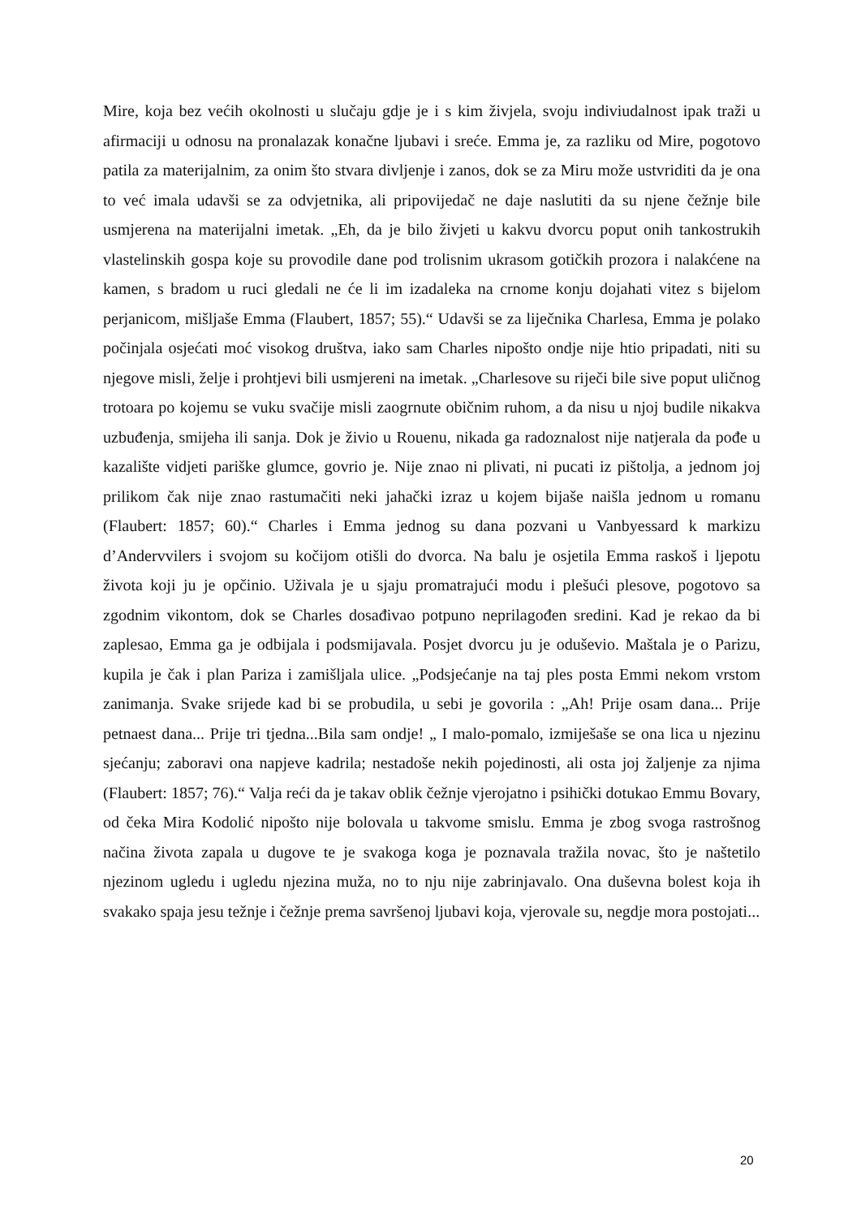Mire, koja bez većih okolnosti u slučaju gdje je i s kim živjela, svoju indiviudalnost ipak traži u afirmaciji u odnosu na pronalazak konačne ljubavi i sreće. Emma je, za razliku od Mire, pogotovo patila za materijalnim, za onim što stvara divljenje i zanos, dok se za Miru može ustvriditi da je ona to već imala udavši se za odvjetnika, ali pripovijedač ne daje naslutiti da su njene čežnje bile usmjerena na materijalni imetak. „Eh, da je bilo živjeti u kakvu dvorcu poput onih tankostrukih vlastelinskih gospa koje su provodile dane pod trolisnim ukrasom gotičkih prozora i nalakćene na kamen, s bradom u ruci gledali ne će li im izadaleka na crnome konju dojahati vitez s bijelom perjanicom, mišljaše Emma (Flaubert, 1857; 55).“ Udavši se za liječnika Charlesa, Emma je polako počinjala osjećati moć visokog društva, iako sam Charles nipošto ondje nije htio pripadati, niti su njegove misli, želje i prohtjevi bili usmjereni na imetak. „Charlesove su riječi bile sive poput uličnog trotoara po kojemu se vuku svačije misli zaogrnute običnim ruhom, a da nisu u njoj budile nikakva uzbuđenja, smijeha ili sanja. Dok je živio u Rouenu, nikada ga radoznalost nije natjerala da pođe u kazalište vidjeti pariške glumce, govrio je. Nije znao ni plivati, ni pucati iz pištolja, a jednom joj prilikom čak nije znao rastumačiti neki jahački izraz u kojem bijaše naišla jednom u romanu (Flaubert: 1857; 60).“ Charles i Emma jednog su dana pozvani u Vanbyessard k markizu d’Andervvilers i svojom su kočijom otišli do dvorca. Na balu je osjetila Emma raskoš i ljepotu života koji ju je opčinio. Uživala je u sjaju promatrajući modu i plešući plesove, pogotovo sa zgodnim vikontom, dok se Charles dosađivao potpuno neprilagođen sredini. Kad je rekao da bi zaplesao, Emma ga je odbijala i podsmijavala. Posjet dvorcu ju je oduševio. Maštala je o Parizu, kupila je čak i plan Pariza i zamišljala ulice. „Podsjećanje na taj ples posta Emmi nekom vrstom zanimanja. Svake srijede kad bi se probudila, u sebi je govorila : „Ah! Prije osam dana... Prije petnaest dana... Prije tri tjedna...Bila sam ondje! „ I malo-pomalo, izmiješaše se ona lica u njezinu sjećanju; zaboravi ona napjeve kadrila; nestadoše nekih pojedinosti, ali osta joj žaljenje za njima (Flaubert: 1857; 76).“ Valja reći da je takav oblik čežnje vjerojatno i psihički dotukao Emmu Bovary, od čeka Mira Kodolić nipošto nije bolovala u takvome smislu. Emma je zbog svoga rastrošnog načina života zapala u dugove te je svakoga koga je poznavala tražila novac, što je naštetilo njezinom ugledu i ugledu njezina muža, no to nju nije zabrinjavalo. Ona duševna bolest koja ih svakako spaja jesu težnje i čežnje prema savršenoj ljubavi koja, vjerovale su, negdje mora postojati...
20